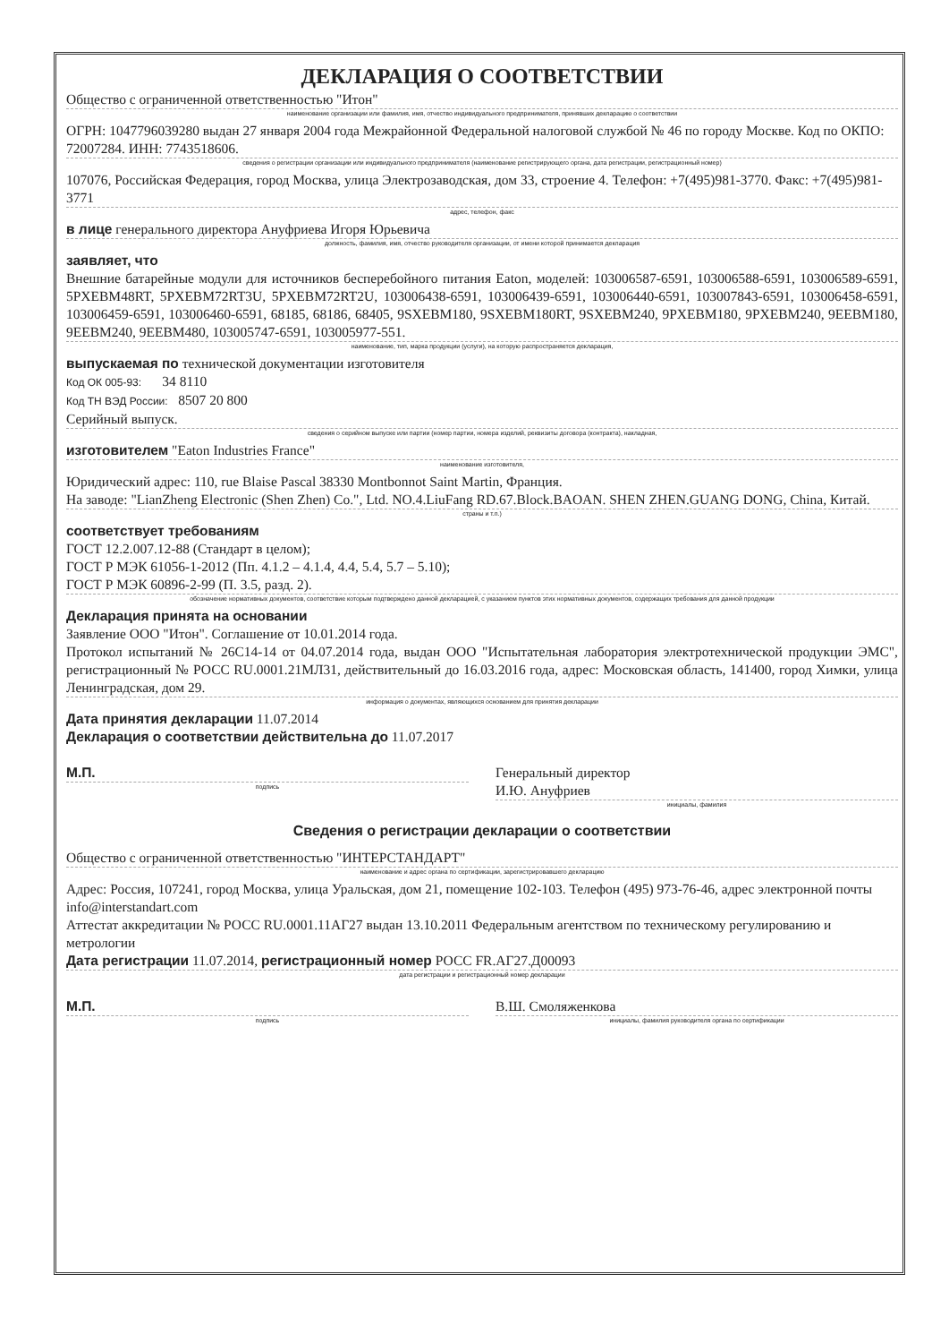ДЕКЛАРАЦИЯ О СООТВЕТСТВИИ
Общество с ограниченной ответственностью "Итон"
наименование организации или фамилия, имя, отчество индивидуального предпринимателя, принявших декларацию о соответствии
ОГРН: 1047796039280 выдан 27 января 2004 года Межрайонной Федеральной налоговой службой № 46 по городу Москве. Код по ОКПО: 72007284. ИНН: 7743518606.
сведения о регистрации организации или индивидуального предпринимателя (наименование регистрирующего органа, дата регистрации, регистрационный номер)
107076, Российская Федерация, город Москва, улица Электрозаводская, дом 33, строение 4. Телефон: +7(495)981-3770. Факс: +7(495)981-3771
адрес, телефон, факс
в лице генерального директора Ануфриева Игоря Юрьевича
должность, фамилия, имя, отчество руководителя организации, от имени которой принимается декларация
заявляет, что
Внешние батарейные модули для источников бесперебойного питания Eaton, моделей: 103006587-6591, 103006588-6591, 103006589-6591, 5PXEBM48RT, 5PXEBM72RT3U, 5PXEBM72RT2U, 103006438-6591, 103006439-6591, 103006440-6591, 103007843-6591, 103006458-6591, 103006459-6591, 103006460-6591, 68185, 68186, 68405, 9SXEBM180, 9SXEBM180RT, 9SXEBM240, 9PXEBM180, 9PXEBM240, 9EEBM180, 9EEBM240, 9EEBM480, 103005747-6591, 103005977-551.
наименование, тип, марка продукции (услуги), на которую распространяется декларация,
выпускаемая по технической документации изготовителя
Код ОК 005-93: 34 8110
Код ТН ВЭД России: 8507 20 800
Серийный выпуск.
сведения о серийном выпуске или партии (номер партии, номера изделий, реквизиты договора (контракта), накладная,
изготовителем "Eaton Industries France"
наименование изготовителя,
Юридический адрес: 110, rue Blaise Pascal 38330 Montbonnot Saint Martin, Франция.
На заводе: "LianZheng Electronic (Shen Zhen) Co.", Ltd. NO.4.LiuFang RD.67.Block.BAOAN. SHEN ZHEN.GUANG DONG, China, Китай.
страны и т.п.)
соответствует требованиям
ГОСТ 12.2.007.12-88 (Стандарт в целом);
ГОСТ Р МЭК 61056-1-2012 (Пп. 4.1.2 – 4.1.4, 4.4, 5.4, 5.7 – 5.10);
ГОСТ Р МЭК 60896-2-99 (П. 3.5, разд. 2).
обозначение нормативных документов, соответствие которым подтверждено данной декларацией, с указанием пунктов этих нормативных документов, содержащих требования для данной продукции
Декларация принята на основании
Заявление ООО "Итон". Соглашение от 10.01.2014 года.
Протокол испытаний № 26С14-14 от 04.07.2014 года, выдан ООО "Испытательная лаборатория электротехнической продукции ЭМС", регистрационный № РОСС RU.0001.21МЛ31, действительный до 16.03.2016 года, адрес: Московская область, 141400, город Химки, улица Ленинградская, дом 29.
информация о документах, являющихся основанием для принятия декларации
Дата принятия декларации 11.07.2014
Декларация о соответствии действительна до 11.07.2017
М.П.
подпись
Генеральный директор
И.Ю. Ануфриев
инициалы, фамилия
Сведения о регистрации декларации о соответствии
Общество с ограниченной ответственностью "ИНТЕРСТАНДАРТ"
наименование и адрес органа по сертификации, зарегистрировавшего декларацию
Адрес: Россия, 107241, город Москва, улица Уральская, дом 21, помещение 102-103. Телефон (495) 973-76-46, адрес электронной почты info@interstandart.com
Аттестат аккредитации № РОСС RU.0001.11АГ27 выдан 13.10.2011 Федеральным агентством по техническому регулированию и метрологии
Дата регистрации 11.07.2014, регистрационный номер РОСС FR.АГ27.Д00093
дата регистрации и регистрационный номер декларации
М.П.
подпись
В.Ш. Смоляженкова
инициалы, фамилия руководителя органа по сертификации